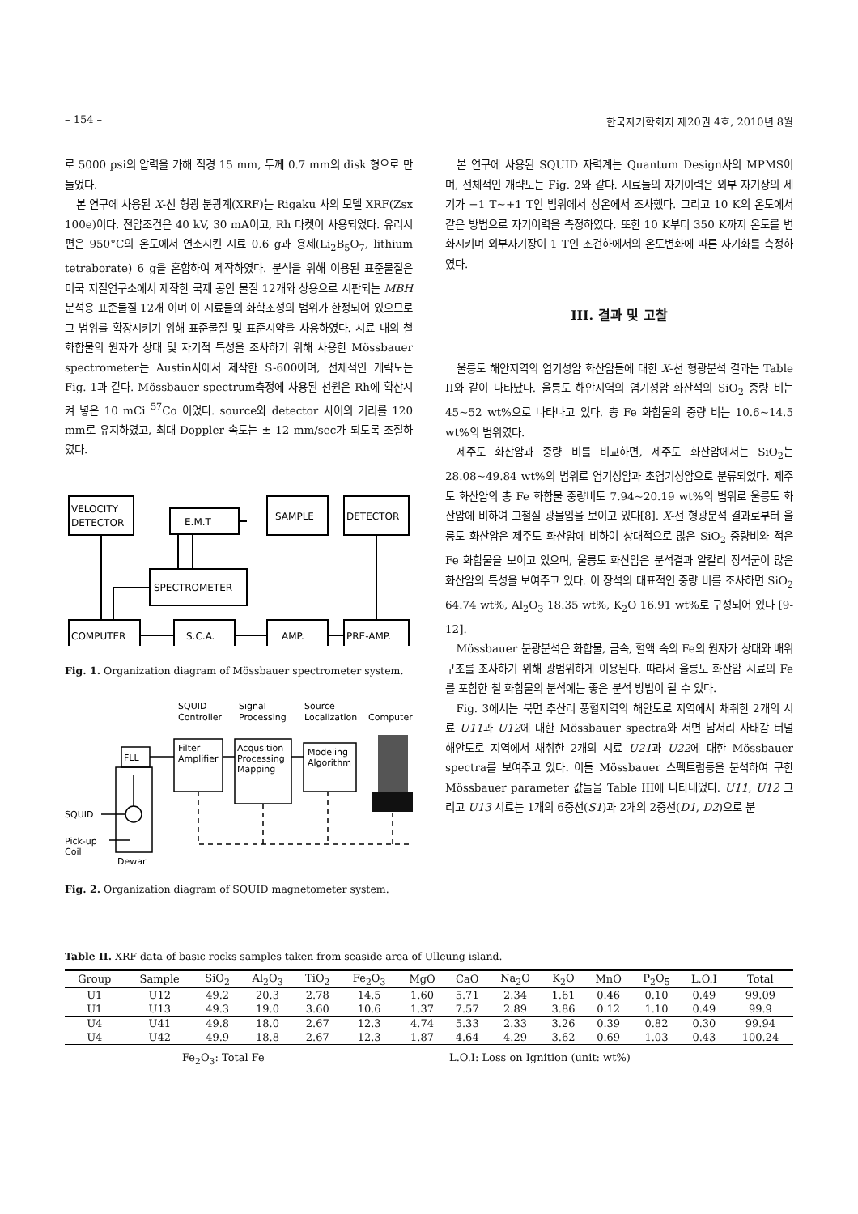– 154 – 한국자기학회지 제20권 4호, 2010년 8월
로 5000 psi의 압력을 가해 직경 15 mm, 두께 0.7 mm의 disk 형으로 만들었다.
본 연구에 사용된 X-선 형광 분광계(XRF)는 Rigaku 사의 모델 XRF(Zsx 100e)이다. 전압조건은 40 kV, 30 mA이고, Rh 타켓이 사용되었다. 유리시편은 950°C의 온도에서 연소시킨 시료 0.6 g과 용제(Li<sub>2</sub>B<sub>5</sub>O<sub>7</sub>, lithium tetraborate) 6 g을 혼합하여 제작하였다. 분석을 위해 이용된 표준물질은 미국 지질연구소에서 제작한 국제 공인 물질 12개와 상용으로 시판되는 MBH 분석용 표준물질 12개 이며 이 시료들의 화학조성의 범위가 한정되어 있으므로 그 범위를 확장시키기 위해 표준물질 및 표준시약을 사용하였다. 시료 내의 철 화합물의 원자가 상태 및 자기적 특성을 조사하기 위해 사용한 Mössbauer spectrometer는 Austin사에서 제작한 S-600이며, 전체적인 개략도는 Fig. 1과 같다. Mössbauer spectrum측정에 사용된 선원은 Rh에 확산시켜 넣은 10 mCi <sup>57</sup>Co 이었다. source와 detector 사이의 거리를 120 mm로 유지하였고, 최대 Doppler 속도는 ± 12 mm/sec가 되도록 조절하였다.
VELOCITY
DETECTOR
E.M.T
SAMPLE
DETECTOR
SPECTROMETER
COMPUTER
S.C.A.
AMP.
PRE-AMP.
Fig. 1. Organization diagram of Mössbauer spectrometer system.
FLL
SQUID
Pick-up
Coil
Dewar
SQUID
Controller
Signal
Processing
Source
Localization
Computer
Filter
Amplifier
Acqusition
Processing
Mapping
Modeling
Algorithm
Fig. 2. Organization diagram of SQUID magnetometer system.
본 연구에 사용된 SQUID 자력계는 Quantum Design사의 MPMS이며, 전체적인 개략도는 Fig. 2와 같다. 시료들의 자기이력은 외부 자기장의 세기가 −1 T~+1 T인 범위에서 상온에서 조사했다. 그리고 10 K의 온도에서 같은 방법으로 자기이력을 측정하였다. 또한 10 K부터 350 K까지 온도를 변화시키며 외부자기장이 1 T인 조건하에서의 온도변화에 따른 자기화를 측정하였다.
III. 결과 및 고찰
울릉도 해안지역의 염기성암 화산암들에 대한 X-선 형광분석 결과는 Table II와 같이 나타났다. 울릉도 해안지역의 염기성암 화산석의 SiO<sub>2</sub> 중량 비는 45~52 wt%으로 나타나고 있다. 총 Fe 화합물의 중량 비는 10.6~14.5 wt%의 범위였다.
제주도 화산암과 중량 비를 비교하면, 제주도 화산암에서는 SiO<sub>2</sub>는 28.08~49.84 wt%의 범위로 염기성암과 초염기성암으로 분류되었다. 제주도 화산암의 총 Fe 화합물 중량비도 7.94~20.19 wt%의 범위로 울릉도 화산암에 비하여 고철질 광물임을 보이고 있다[8]. X-선 형광분석 결과로부터 울릉도 화산암은 제주도 화산암에 비하여 상대적으로 많은 SiO<sub>2</sub> 중량비와 적은 Fe 화합물을 보이고 있으며, 울릉도 화산암은 분석결과 알칼리 장석군이 많은 화산암의 특성을 보여주고 있다. 이 장석의 대표적인 중량 비를 조사하면 SiO<sub>2</sub> 64.74 wt%, Al<sub>2</sub>O<sub>3</sub> 18.35 wt%, K<sub>2</sub>O 16.91 wt%로 구성되어 있다 [9-12].
Mössbauer 분광분석은 화합물, 금속, 혈액 속의 Fe의 원자가 상태와 배위구조를 조사하기 위해 광범위하게 이용된다. 따라서 울릉도 화산암 시료의 Fe를 포함한 철 화합물의 분석에는 좋은 분석 방법이 될 수 있다.
Fig. 3에서는 북면 추산리 풍혈지역의 해안도로 지역에서 채취한 2개의 시료 U11과 U12에 대한 Mössbauer spectra와 서면 남서리 사태감 터널 해안도로 지역에서 채취한 2개의 시료 U21과 U22에 대한 Mössbauer spectra를 보여주고 있다. 이들 Mössbauer 스펙트럼등을 분석하여 구한 Mössbauer parameter 값들을 Table III에 나타내었다. U11, U12 그리고 U13 시료는 1개의 6중선(S1)과 2개의 2중선(D1, D2)으로 분
Table II. XRF data of basic rocks samples taken from seaside area of Ulleung island.
| Group | Sample | SiO<sub>2</sub> | Al<sub>2</sub>O<sub>3</sub> | TiO<sub>2</sub> | Fe<sub>2</sub>O<sub>3</sub> | MgO | CaO | Na<sub>2</sub>O | K<sub>2</sub>O | MnO | P<sub>2</sub>O<sub>5</sub> | L.O.I | Total |
| --- | --- | --- | --- | --- | --- | --- | --- | --- | --- | --- | --- | --- | --- |
| U1 | U12 | 49.2 | 20.3 | 2.78 | 14.5 | 1.60 | 5.71 | 2.34 | 1.61 | 0.46 | 0.10 | 0.49 | 99.09 |
| U1 | U13 | 49.3 | 19.0 | 3.60 | 10.6 | 1.37 | 7.57 | 2.89 | 3.86 | 0.12 | 1.10 | 0.49 | 99.9 |
| U4 | U41 | 49.8 | 18.0 | 2.67 | 12.3 | 4.74 | 5.33 | 2.33 | 3.26 | 0.39 | 0.82 | 0.30 | 99.94 |
| U4 | U42 | 49.9 | 18.8 | 2.67 | 12.3 | 1.87 | 4.64 | 4.29 | 3.62 | 0.69 | 1.03 | 0.43 | 100.24 |
Fe<sub>2</sub>O<sub>3</sub>: Total Fe L.O.I: Loss on Ignition (unit: wt%)